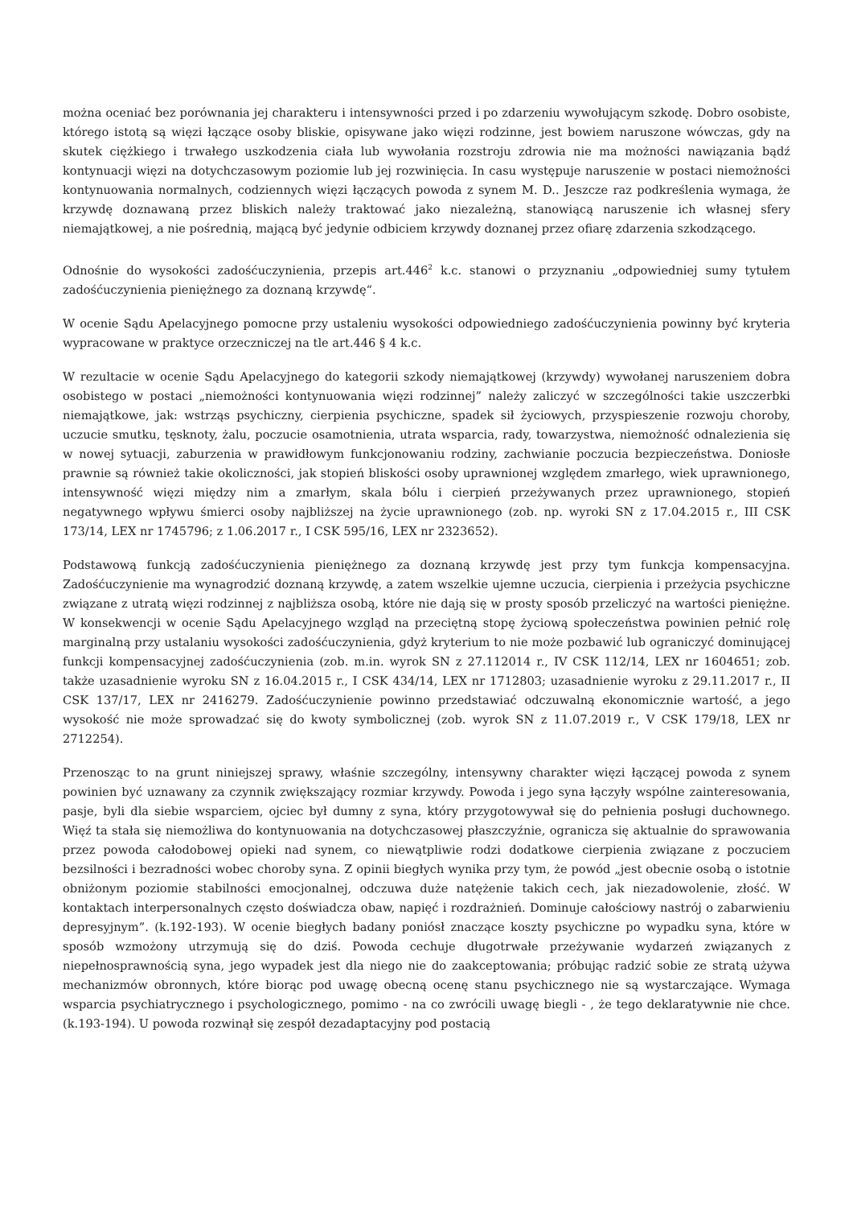można oceniać bez porównania jej charakteru i intensywności przed i po zdarzeniu wywołującym szkodę. Dobro osobiste, którego istotą są więzi łączące osoby bliskie, opisywane jako więzi rodzinne, jest bowiem naruszone wówczas, gdy na skutek ciężkiego i trwałego uszkodzenia ciała lub wywołania rozstroju zdrowia nie ma możności nawiązania bądź kontynuacji więzi na dotychczasowym poziomie lub jej rozwinięcia. In casu występuje naruszenie w postaci niemożności kontynuowania normalnych, codziennych więzi łączących powoda z synem M. D.. Jeszcze raz podkreślenia wymaga, że krzywdę doznawaną przez bliskich należy traktować jako niezależną, stanowiącą naruszenie ich własnej sfery niemajątkowej, a nie pośrednią, mającą być jedynie odbiciem krzywdy doznanej przez ofiarę zdarzenia szkodzącego.
Odnośnie do wysokości zadośćuczynienia, przepis art.446<sup>2</sup> k.c. stanowi o przyznaniu „odpowiedniej sumy tytułem zadośćuczynienia pieniężnego za doznaną krzywdę“.
W ocenie Sądu Apelacyjnego pomocne przy ustaleniu wysokości odpowiedniego zadośćuczynienia powinny być kryteria wypracowane w praktyce orzeczniczej na tle art.446 § 4 k.c.
W rezultacie w ocenie Sądu Apelacyjnego do kategorii szkody niemajątkowej (krzywdy) wywołanej naruszeniem dobra osobistego w postaci „niemożności kontynuowania więzi rodzinnej” należy zaliczyć w szczególności takie uszczerbki niemajątkowe, jak: wstrząs psychiczny, cierpienia psychiczne, spadek sił życiowych, przyspieszenie rozwoju choroby, uczucie smutku, tęsknoty, żalu, poczucie osamotnienia, utrata wsparcia, rady, towarzystwa, niemożność odnalezienia się w nowej sytuacji, zaburzenia w prawidłowym funkcjonowaniu rodziny, zachwianie poczucia bezpieczeństwa. Doniosłe prawnie są również takie okoliczności, jak stopień bliskości osoby uprawnionej względem zmarłego, wiek uprawnionego, intensywność więzi między nim a zmarłym, skala bólu i cierpień przeżywanych przez uprawnionego, stopień negatywnego wpływu śmierci osoby najbliższej na życie uprawnionego (zob. np. wyroki SN z 17.04.2015 r., III CSK 173/14, LEX nr 1745796; z 1.06.2017 r., I CSK 595/16, LEX nr 2323652).
Podstawową funkcją zadośćuczynienia pieniężnego za doznaną krzywdę jest przy tym funkcja kompensacyjna. Zadośćuczynienie ma wynagrodzić doznaną krzywdę, a zatem wszelkie ujemne uczucia, cierpienia i przeżycia psychiczne związane z utratą więzi rodzinnej z najbliższa osobą, które nie dają się w prosty sposób przeliczyć na wartości pieniężne. W konsekwencji w ocenie Sądu Apelacyjnego wzgląd na przeciętną stopę życiową społeczeństwa powinien pełnić rolę marginalną przy ustalaniu wysokości zadośćuczynienia, gdyż kryterium to nie może pozbawić lub ograniczyć dominującej funkcji kompensacyjnej zadośćuczynienia (zob. m.in. wyrok SN z 27.112014 r., IV CSK 112/14, LEX nr 1604651; zob. także uzasadnienie wyroku SN z 16.04.2015 r., I CSK 434/14, LEX nr 1712803; uzasadnienie wyroku z 29.11.2017 r., II CSK 137/17, LEX nr 2416279. Zadośćuczynienie powinno przedstawiać odczuwalną ekonomicznie wartość, a jego wysokość nie może sprowadzać się do kwoty symbolicznej (zob. wyrok SN z 11.07.2019 r., V CSK 179/18, LEX nr 2712254).
Przenosząc to na grunt niniejszej sprawy, właśnie szczególny, intensywny charakter więzi łączącej powoda z synem powinien być uznawany za czynnik zwiększający rozmiar krzywdy. Powoda i jego syna łączyły wspólne zainteresowania, pasje, byli dla siebie wsparciem, ojciec był dumny z syna, który przygotowywał się do pełnienia posługi duchownego. Więź ta stała się niemożliwa do kontynuowania na dotychczasowej płaszczyźnie, ogranicza się aktualnie do sprawowania przez powoda całodobowej opieki nad synem, co niewątpliwie rodzi dodatkowe cierpienia związane z poczuciem bezsilności i bezradności wobec choroby syna. Z opinii biegłych wynika przy tym, że powód „jest obecnie osobą o istotnie obniżonym poziomie stabilności emocjonalnej, odczuwa duże natężenie takich cech, jak niezadowolenie, złość. W kontaktach interpersonalnych często doświadcza obaw, napięć i rozdrażnień. Dominuje całościowy nastrój o zabarwieniu depresyjnym”. (k.192-193). W ocenie biegłych badany poniósł znaczące koszty psychiczne po wypadku syna, które w sposób wzmożony utrzymują się do dziś. Powoda cechuje długotrwałe przeżywanie wydarzeń związanych z niepełnosprawnością syna, jego wypadek jest dla niego nie do zaakceptowania; próbując radzić sobie ze stratą używa mechanizmów obronnych, które biorąc pod uwagę obecną ocenę stanu psychicznego nie są wystarczające. Wymaga wsparcia psychiatrycznego i psychologicznego, pomimo - na co zwrócili uwagę biegli - , że tego deklaratywnie nie chce. (k.193-194). U powoda rozwinął się zespół dezadaptacyjny pod postacią